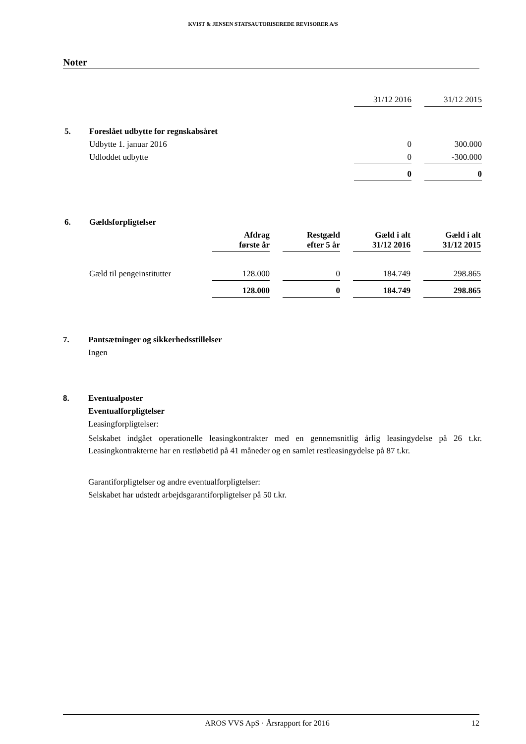KVIST & JENSEN STATSAUTORISEREDE REVISORER A/S
Noter
| | | 31/12 2016 | | 31/12 2015 |
| 5. | Foreslået udbytte for regnskabsåret | | | |
| | Udbytte 1. januar 2016 | 0 | | 300.000 |
| | Udloddet udbytte | 0 | | -300.000 |
| | | 0 | | 0 |
| 6. | Gældsforpligtelser | | | | | | | |
| | | Afdrag første år | | Restgæld efter 5 år | | Gæld i alt 31/12 2016 | | Gæld i alt 31/12 2015 |
| | Gæld til pengeinstitutter | 128.000 | | 0 | | 184.749 | | 298.865 |
| | | 128.000 | | 0 | | 184.749 | | 298.865 |
7. Pantsætninger og sikkerhedsstillelser
Ingen
8. Eventualposter
Eventualforpligtelser
Leasingforpligtelser:
Selskabet indgået operationelle leasingkontrakter med en gennemsnitlig årlig leasingydelse på 26 t.kr. Leasingkontrakterne har en restløbetid på 41 måneder og en samlet restleasingydelse på 87 t.kr.
Garantiforpligtelser og andre eventualforpligtelser:
Selskabet har udstedt arbejdsgarantiforpligtelser på 50 t.kr.
AROS VVS ApS · Årsrapport for 2016 12